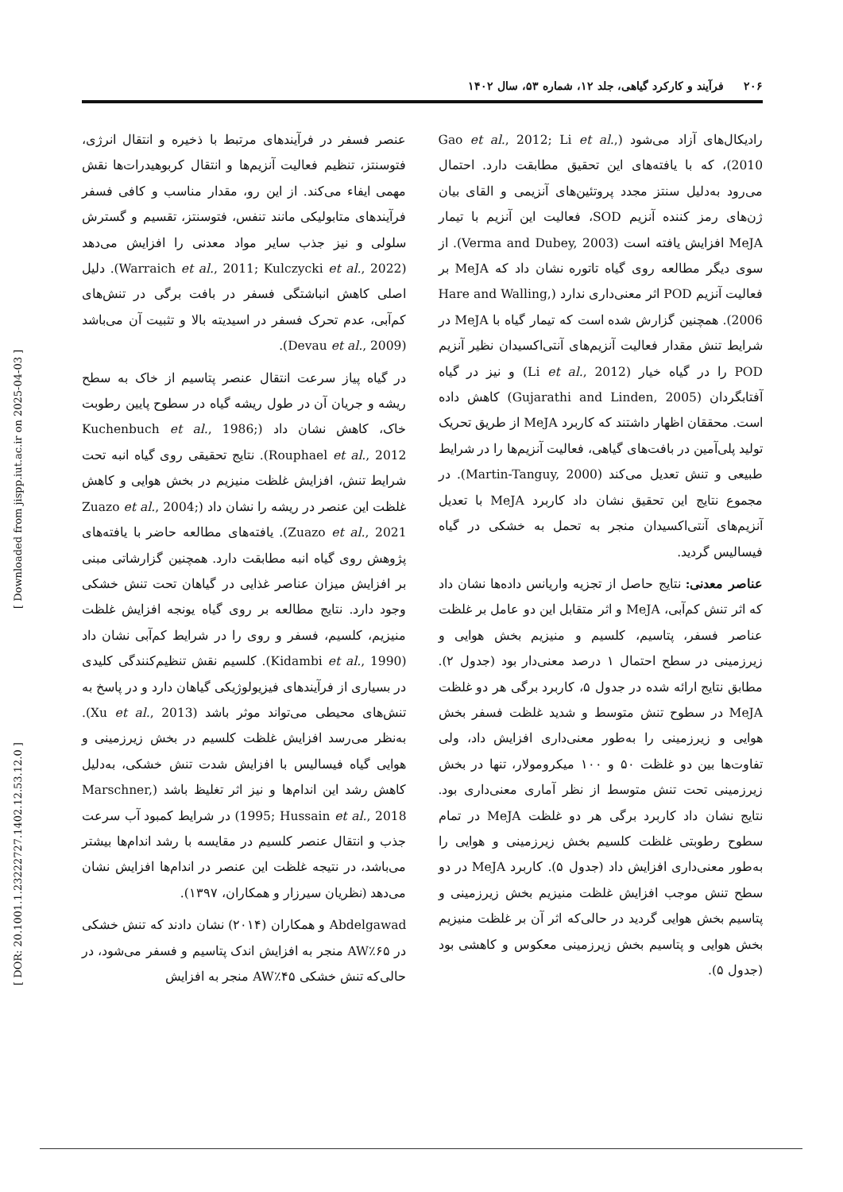۲۰۶ فرآیند و کارکرد گیاهی، جلد ۱۲، شماره ۵۳، سال ۱۴۰۲
رادیکال‌های آزاد می‌شود (Gao et al., 2012; Li et al., 2010)، که با یافته‌های این تحقیق مطابقت دارد. احتمال می‌رود به‌دلیل سنتز مجدد پروتئین‌های آنزیمی و القای بیان ژن‌های رمز کننده آنزیم SOD، فعالیت این آنزیم با تیمار MeJA افزایش یافته است (Verma and Dubey, 2003). از سوی دیگر مطالعه روی گیاه تاتوره نشان داد که MeJA بر فعالیت آنزیم POD اثر معنی‌داری ندارد (Hare and Walling, 2006). همچنین گزارش شده است که تیمار گیاه با MeJA در شرایط تنش مقدار فعالیت آنزیم‌های آنتی‌اکسیدان نظیر آنزیم POD را در گیاه خیار (Li et al., 2012) و نیز در گیاه آفتابگردان (Gujarathi and Linden, 2005) کاهش داده است. محققان اظهار داشتند که کاربرد MeJA از طریق تحریک تولید پلی‌آمین در بافت‌های گیاهی، فعالیت آنزیم‌ها را در شرایط طبیعی و تنش تعدیل می‌کند (Martin-Tanguy, 2000). در مجموع نتایج این تحقیق نشان داد کاربرد MeJA با تعدیل آنزیم‌های آنتی‌اکسیدان منجر به تحمل به خشکی در گیاه فیسالیس گردید.
عناصر معدنی: نتایج حاصل از تجزیه واریانس داده‌ها نشان داد که اثر تنش کم‌آبی، MeJA و اثر متقابل این دو عامل بر غلظت عناصر فسفر، پتاسیم، کلسیم و منیزیم بخش هوایی و زیرزمینی در سطح احتمال ۱ درصد معنی‌دار بود (جدول ۲). مطابق نتایج ارائه شده در جدول ۵، کاربرد برگی هر دو غلظت MeJA در سطوح تنش متوسط و شدید غلظت فسفر بخش هوایی و زیرزمینی را به‌طور معنی‌داری افزایش داد، ولی تفاوت‌ها بین دو غلظت ۵۰ و ۱۰۰ میکرومولار، تنها در بخش زیرزمینی تحت تنش متوسط از نظر آماری معنی‌داری بود. نتایج نشان داد کاربرد برگی هر دو غلظت MeJA در تمام سطوح رطوبتی غلظت کلسیم بخش زیرزمینی و هوایی را به‌طور معنی‌داری افزایش داد (جدول ۵). کاربرد MeJA در دو سطح تنش موجب افزایش غلظت منیزیم بخش زیرزمینی و پتاسیم بخش هوایی گردید در حالی‌که اثر آن بر غلظت منیزیم بخش هوایی و پتاسیم بخش زیرزمینی معکوس و کاهشی بود (جدول ۵).
عنصر فسفر در فرآیندهای مرتبط با ذخیره و انتقال انرژی، فتوسنتز، تنظیم فعالیت آنزیم‌ها و انتقال کربوهیدرات‌ها نقش مهمی ایفاء می‌کند. از این رو، مقدار مناسب و کافی فسفر فرآیندهای متابولیکی مانند تنفس، فتوسنتز، تقسیم و گسترش سلولی و نیز جذب سایر مواد معدنی را افزایش می‌دهد (Warraich et al., 2011; Kulczycki et al., 2022). دلیل اصلی کاهش انباشتگی فسفر در بافت برگی در تنش‌های کم‌آبی، عدم تحرک فسفر در اسیدیته بالا و تثبیت آن می‌باشد (Devau et al., 2009).
در گیاه پیاز سرعت انتقال عنصر پتاسیم از خاک به سطح ریشه و جریان آن در طول ریشه گیاه در سطوح پایین رطوبت خاک، کاهش نشان داد (Kuchenbuch et al., 1986; Rouphael et al., 2012). نتایج تحقیقی روی گیاه انبه تحت شرایط تنش، افزایش غلظت منیزیم در بخش هوایی و کاهش غلظت این عنصر در ریشه را نشان داد (Zuazo et al., 2004; Zuazo et al., 2021). یافته‌های مطالعه حاضر با یافته‌های پژوهش روی گیاه انبه مطابقت دارد. همچنین گزارشاتی مبنی بر افزایش میزان عناصر غذایی در گیاهان تحت تنش خشکی وجود دارد. نتایج مطالعه بر روی گیاه یونجه افزایش غلظت منیزیم، کلسیم، فسفر و روی را در شرایط کم‌آبی نشان داد (Kidambi et al., 1990). کلسیم نقش تنظیم‌کنندگی کلیدی در بسیاری از فرآیندهای فیزیولوژیکی گیاهان دارد و در پاسخ به تنش‌های محیطی می‌تواند موثر باشد (Xu et al., 2013). به‌نظر می‌رسد افزایش غلظت کلسیم در بخش زیرزمینی و هوایی گیاه فیسالیس با افزایش شدت تنش خشکی، به‌دلیل کاهش رشد این اندام‌ها و نیز اثر تغلیظ باشد (Marschner, 1995; Hussain et al., 2018) در شرایط کمبود آب سرعت جذب و انتقال عنصر کلسیم در مقایسه با رشد اندام‌ها بیشتر می‌باشد، در نتیجه غلظت این عنصر در اندام‌ها افزایش نشان می‌دهد (نظریان سیرزار و همکاران، ۱۳۹۷).
Abdelgawad و همکاران (۲۰۱۴) نشان دادند که تنش خشکی در ۶۵٪AW منجر به افزایش اندک پتاسیم و فسفر می‌شود، در حالی‌که تنش خشکی ۴۵٪AW منجر به افزایش
[ DOR: 20.1001.1.23222727.1402.12.53.12.0 ] [ Downloaded from jispp.iut.ac.ir on 2025-04-03 ]